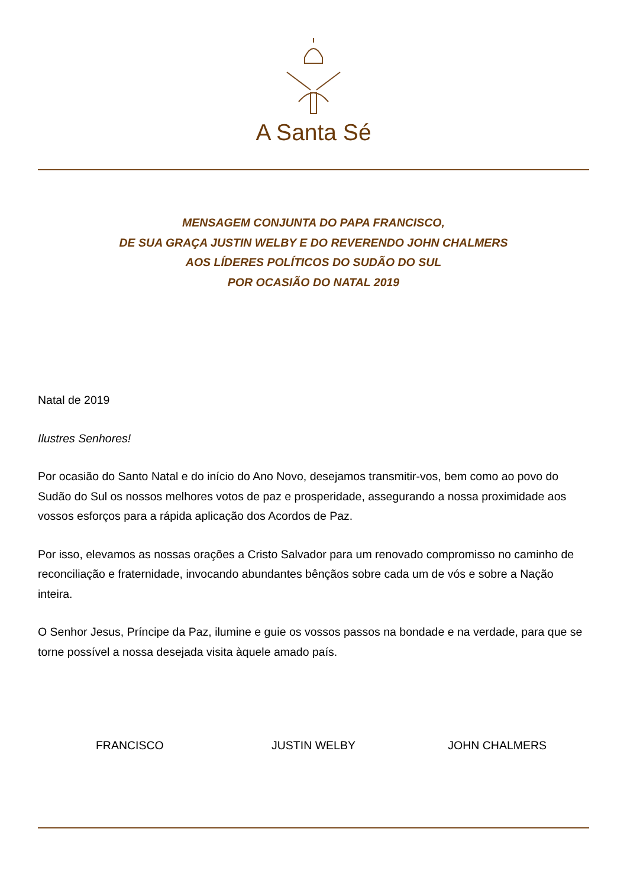A Santa Sé
MENSAGEM CONJUNTA DO PAPA FRANCISCO,
DE SUA GRAÇA JUSTIN WELBY E DO REVERENDO JOHN CHALMERS
AOS LÍDERES POLÍTICOS DO SUDÃO DO SUL
POR OCASIÃO DO NATAL 2019
Natal de 2019
Ilustres Senhores!
Por ocasião do Santo Natal e do início do Ano Novo, desejamos transmitir-vos, bem como ao povo do Sudão do Sul os nossos melhores votos de paz e prosperidade, assegurando a nossa proximidade aos vossos esforços para a rápida aplicação dos Acordos de Paz.
Por isso, elevamos as nossas orações a Cristo Salvador para um renovado compromisso no caminho de reconciliação e fraternidade, invocando abundantes bênçãos sobre cada um de vós e sobre a Nação inteira.
O Senhor Jesus, Príncipe da Paz, ilumine e guie os vossos passos na bondade e na verdade, para que se torne possível a nossa desejada visita àquele amado país.
FRANCISCO JUSTIN WELBY JOHN CHALMERS